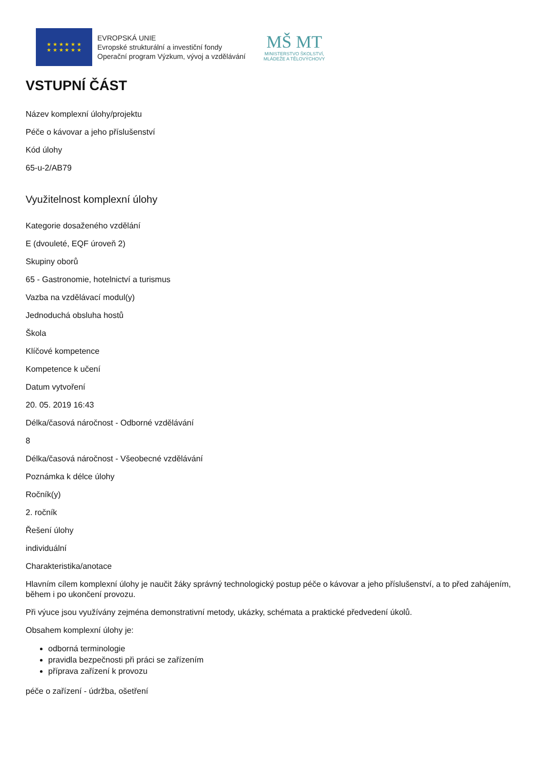★ ★ ★ ★ ★ ★
★ ★ ★ ★ ★ ★
EVROPSKÁ UNIE
Evropské strukturální a investiční fondy
Operační program Výzkum, vývoj a vzdělávání
MŠ MT
MINISTERSTVO ŠKOLSTVÍ,
MLÁDEŽE A TĚLOVÝCHOVY
VSTUPNÍ ČÁST
Název komplexní úlohy/projektu
Péče o kávovar a jeho příslušenství
Kód úlohy
65-u-2/AB79
Využitelnost komplexní úlohy
Kategorie dosaženého vzdělání
E (dvouleté, EQF úroveň 2)
Skupiny oborů
65 - Gastronomie, hotelnictví a turismus
Vazba na vzdělávací modul(y)
Jednoduchá obsluha hostů
Škola
Klíčové kompetence
Kompetence k učení
Datum vytvoření
20. 05. 2019 16:43
Délka/časová náročnost - Odborné vzdělávání
8
Délka/časová náročnost - Všeobecné vzdělávání
Poznámka k délce úlohy
Ročník(y)
2. ročník
Řešení úlohy
individuální
Charakteristika/anotace
Hlavním cílem komplexní úlohy je naučit žáky správný technologický postup péče o kávovar a jeho příslušenství, a to před zahájením, během i po ukončení provozu.
Při výuce jsou využívány zejména demonstrativní metody, ukázky, schémata a praktické předvedení úkolů.
Obsahem komplexní úlohy je:
odborná terminologie
pravidla bezpečnosti při práci se zařízením
příprava zařízení k provozu
péče o zařízení - údržba, ošetření